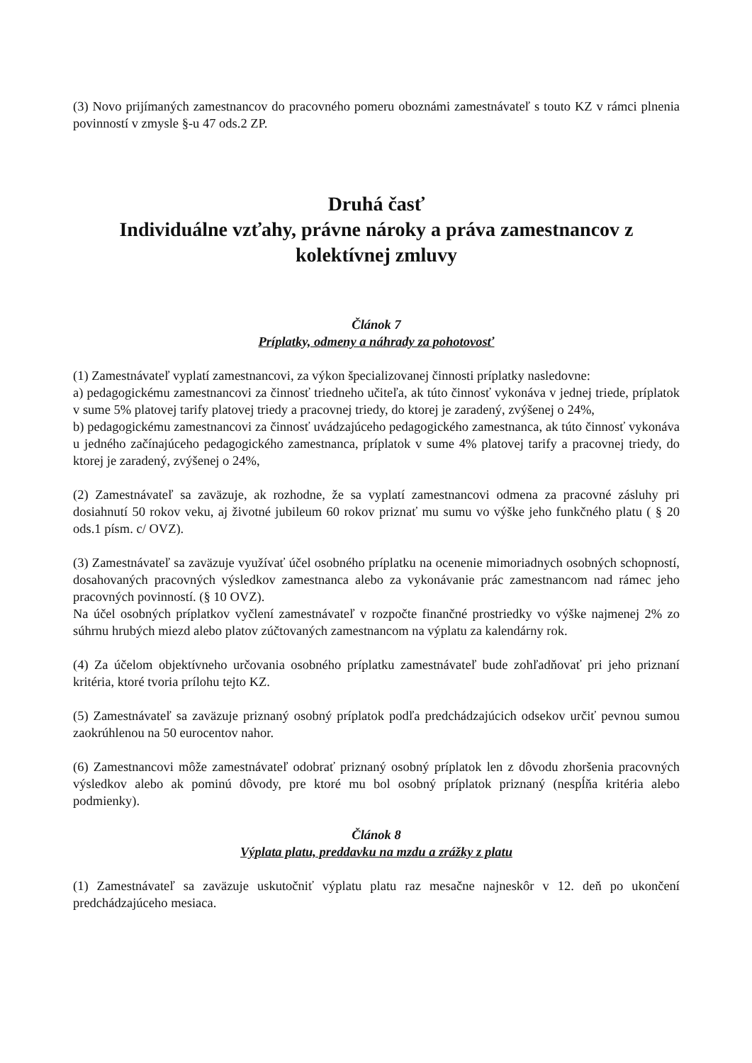(3) Novo prijímaných zamestnancov do pracovného pomeru oboznámi zamestnávateľ s touto KZ v rámci plnenia povinností v zmysle §-u 47 ods.2 ZP.
Druhá časť
Individuálne vzťahy, právne nároky a práva zamestnancov z kolektívnej zmluvy
Článok 7
Príplatky, odmeny a náhrady za pohotovosť
(1) Zamestnávateľ vyplatí zamestnancovi, za výkon špecializovanej činnosti príplatky nasledovne:
a) pedagogickému zamestnancovi za činnosť triedneho učiteľa, ak túto činnosť vykonáva v jednej triede, príplatok v sume 5% platovej tarify platovej triedy a pracovnej triedy, do ktorej je zaradený, zvýšenej o 24%,
b) pedagogickému zamestnancovi za činnosť uvádzajúceho pedagogického zamestnanca, ak túto činnosť vykonáva u jedného začínajúceho pedagogického zamestnanca, príplatok v sume 4% platovej tarify a pracovnej triedy, do ktorej je zaradený, zvýšenej o 24%,
(2) Zamestnávateľ sa zaväzuje, ak rozhodne, že sa vyplatí zamestnancovi odmena za pracovné zásluhy pri dosiahnutí 50 rokov veku, aj životné jubileum 60 rokov priznať mu sumu vo výške jeho funkčného platu ( § 20 ods.1 písm. c/ OVZ).
(3) Zamestnávateľ sa zaväzuje využívať účel osobného príplatku na ocenenie mimoriadnych osobných schopností, dosahovaných pracovných výsledkov zamestnanca alebo za vykonávanie prác zamestnancom nad rámec jeho pracovných povinností. (§ 10 OVZ).
Na účel osobných príplatkov vyčlení zamestnávateľ v rozpočte finančné prostriedky vo výške najmenej 2% zo súhrnu hrubých miezd alebo platov zúčtovaných zamestnancom na výplatu za kalendárny rok.
(4) Za účelom objektívneho určovania osobného príplatku zamestnávateľ bude zohľadňovať pri jeho priznaní kritéria, ktoré tvoria prílohu tejto KZ.
(5) Zamestnávateľ sa zaväzuje priznaný osobný príplatok podľa predchádzajúcich odsekov určiť pevnou sumou zaokrúhlenou na 50 eurocentov nahor.
(6) Zamestnancovi môže zamestnávateľ odobrať priznaný osobný príplatok len z dôvodu zhoršenia pracovných výsledkov alebo ak pominú dôvody, pre ktoré mu bol osobný príplatok priznaný (nespĺňa kritéria alebo podmienky).
Článok 8
Výplata platu, preddavku na mzdu a zrážky z platu
(1) Zamestnávateľ sa zaväzuje uskutočniť výplatu platu raz mesačne najneskôr v 12. deň po ukončení predchádzajúceho mesiaca.